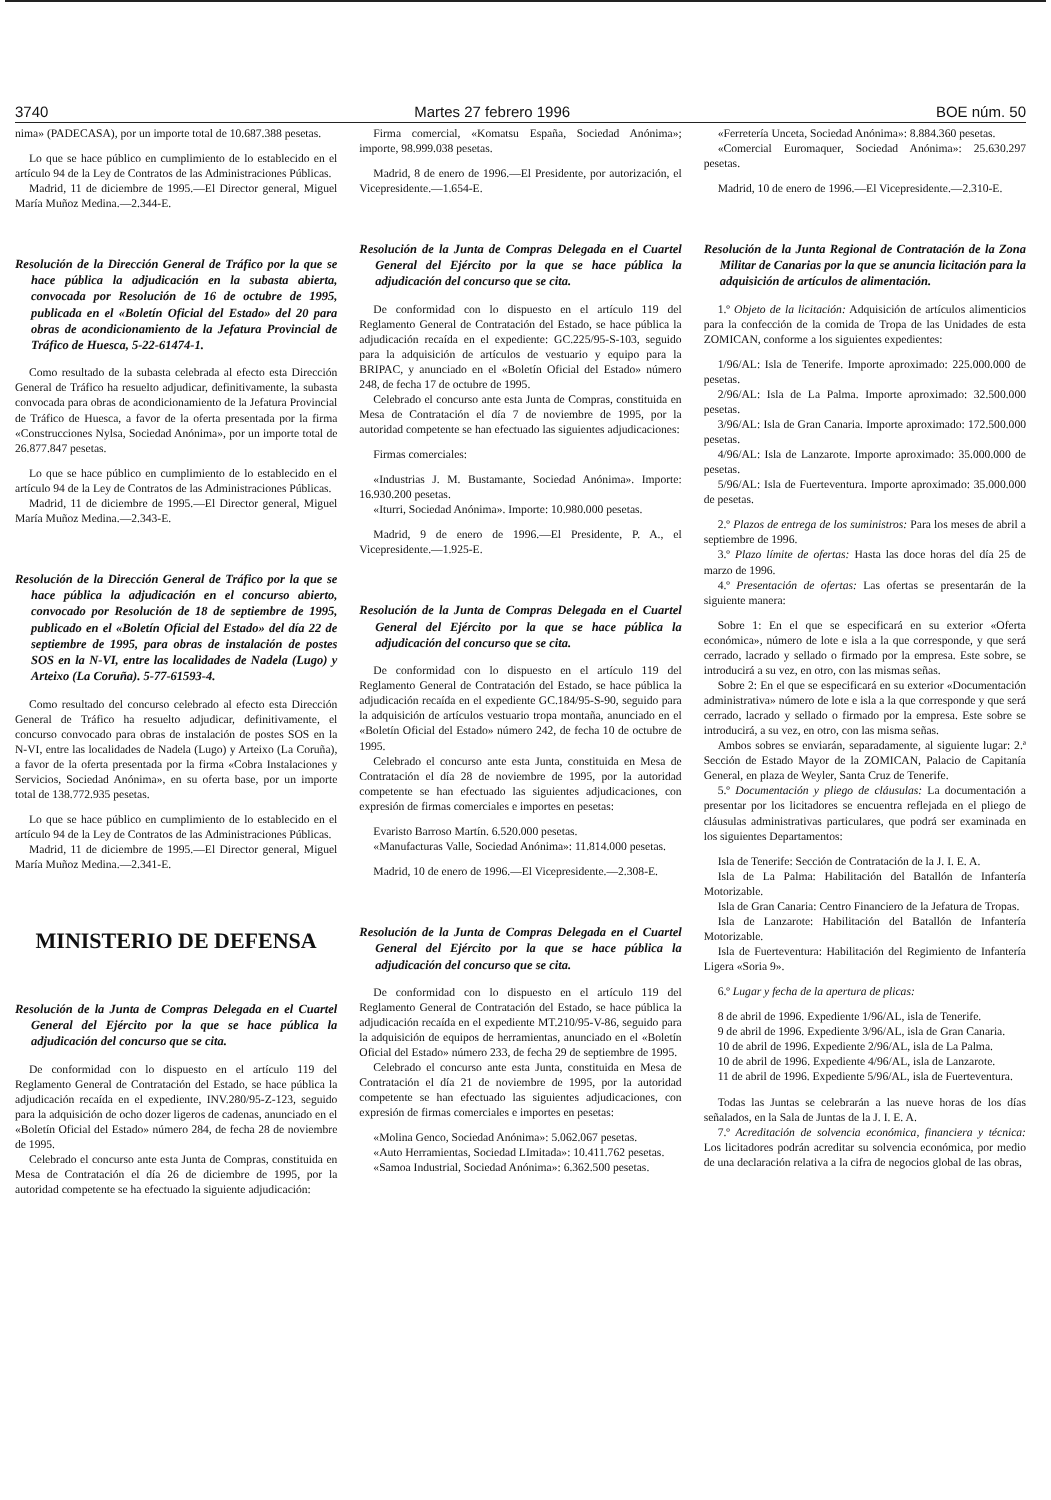3740 Martes 27 febrero 1996 BOE núm. 50
nima» (PADECASA), por un importe total de 10.687.388 pesetas.
Lo que se hace público en cumplimiento de lo establecido en el artículo 94 de la Ley de Contratos de las Administraciones Públicas.
Madrid, 11 de diciembre de 1995.—El Director general, Miguel María Muñoz Medina.—2.344-E.
Resolución de la Dirección General de Tráfico por la que se hace pública la adjudicación en la subasta abierta, convocada por Resolución de 16 de octubre de 1995, publicada en el «Boletín Oficial del Estado» del 20 para obras de acondicionamiento de la Jefatura Provincial de Tráfico de Huesca, 5-22-61474-1.
Como resultado de la subasta celebrada al efecto esta Dirección General de Tráfico ha resuelto adjudicar, definitivamente, la subasta convocada para obras de acondicionamiento de la Jefatura Provincial de Tráfico de Huesca, a favor de la oferta presentada por la firma «Construcciones Nylsa, Sociedad Anónima», por un importe total de 26.877.847 pesetas.
Lo que se hace público en cumplimiento de lo establecido en el artículo 94 de la Ley de Contratos de las Administraciones Públicas.
Madrid, 11 de diciembre de 1995.—El Director general, Miguel María Muñoz Medina.—2.343-E.
Resolución de la Dirección General de Tráfico por la que se hace pública la adjudicación en el concurso abierto, convocado por Resolución de 18 de septiembre de 1995, publicado en el «Boletín Oficial del Estado» del día 22 de septiembre de 1995, para obras de instalación de postes SOS en la N-VI, entre las localidades de Nadela (Lugo) y Arteixo (La Coruña). 5-77-61593-4.
Como resultado del concurso celebrado al efecto esta Dirección General de Tráfico ha resuelto adjudicar, definitivamente, el concurso convocado para obras de instalación de postes SOS en la N-VI, entre las localidades de Nadela (Lugo) y Arteixo (La Coruña), a favor de la oferta presentada por la firma «Cobra Instalaciones y Servicios, Sociedad Anónima», en su oferta base, por un importe total de 138.772.935 pesetas.
Lo que se hace público en cumplimiento de lo establecido en el artículo 94 de la Ley de Contratos de las Administraciones Públicas.
Madrid, 11 de diciembre de 1995.—El Director general, Miguel María Muñoz Medina.—2.341-E.
MINISTERIO DE DEFENSA
Resolución de la Junta de Compras Delegada en el Cuartel General del Ejército por la que se hace pública la adjudicación del concurso que se cita.
De conformidad con lo dispuesto en el artículo 119 del Reglamento General de Contratación del Estado, se hace pública la adjudicación recaída en el expediente, INV.280/95-Z-123, seguido para la adquisición de ocho dozer ligeros de cadenas, anunciado en el «Boletín Oficial del Estado» número 284, de fecha 28 de noviembre de 1995.
Celebrado el concurso ante esta Junta de Compras, constituida en Mesa de Contratación el día 26 de diciembre de 1995, por la autoridad competente se ha efectuado la siguiente adjudicación:
Firma comercial, «Komatsu España, Sociedad Anónima»; importe, 98.999.038 pesetas.
Madrid, 8 de enero de 1996.—El Presidente, por autorización, el Vicepresidente.—1.654-E.
Resolución de la Junta de Compras Delegada en el Cuartel General del Ejército por la que se hace pública la adjudicación del concurso que se cita.
De conformidad con lo dispuesto en el artículo 119 del Reglamento General de Contratación del Estado, se hace pública la adjudicación recaída en el expediente: GC.225/95-S-103, seguido para la adquisición de artículos de vestuario y equipo para la BRIPAC, y anunciado en el «Boletín Oficial del Estado» número 248, de fecha 17 de octubre de 1995.
Celebrado el concurso ante esta Junta de Compras, constituida en Mesa de Contratación el día 7 de noviembre de 1995, por la autoridad competente se han efectuado las siguientes adjudicaciones:
Firmas comerciales:
«Industrias J. M. Bustamante, Sociedad Anónima». Importe: 16.930.200 pesetas.
«Iturri, Sociedad Anónima». Importe: 10.980.000 pesetas.
Madrid, 9 de enero de 1996.—El Presidente, P. A., el Vicepresidente.—1.925-E.
Resolución de la Junta de Compras Delegada en el Cuartel General del Ejército por la que se hace pública la adjudicación del concurso que se cita.
De conformidad con lo dispuesto en el artículo 119 del Reglamento General de Contratación del Estado, se hace pública la adjudicación recaída en el expediente GC.184/95-S-90, seguido para la adquisición de artículos vestuario tropa montaña, anunciado en el «Boletín Oficial del Estado» número 242, de fecha 10 de octubre de 1995.
Celebrado el concurso ante esta Junta, constituida en Mesa de Contratación el día 28 de noviembre de 1995, por la autoridad competente se han efectuado las siguientes adjudicaciones, con expresión de firmas comerciales e importes en pesetas:
Evaristo Barroso Martín. 6.520.000 pesetas.
«Manufacturas Valle, Sociedad Anónima»: 11.814.000 pesetas.
Madrid, 10 de enero de 1996.—El Vicepresidente.—2.308-E.
Resolución de la Junta de Compras Delegada en el Cuartel General del Ejército por la que se hace pública la adjudicación del concurso que se cita.
De conformidad con lo dispuesto en el artículo 119 del Reglamento General de Contratación del Estado, se hace pública la adjudicación recaída en el expediente MT.210/95-V-86, seguido para la adquisición de equipos de herramientas, anunciado en el «Boletín Oficial del Estado» número 233, de fecha 29 de septiembre de 1995.
Celebrado el concurso ante esta Junta, constituida en Mesa de Contratación el día 21 de noviembre de 1995, por la autoridad competente se han efectuado las siguientes adjudicaciones, con expresión de firmas comerciales e importes en pesetas:
«Molina Genco, Sociedad Anónima»: 5.062.067 pesetas.
«Auto Herramientas, Sociedad LImitada»: 10.411.762 pesetas.
«Samoa Industrial, Sociedad Anónima»: 6.362.500 pesetas.
«Ferretería Unceta, Sociedad Anónima»: 8.884.360 pesetas.
«Comercial Euromaquer, Sociedad Anónima»: 25.630.297 pesetas.
Madrid, 10 de enero de 1996.—El Vicepresidente.—2.310-E.
Resolución de la Junta Regional de Contratación de la Zona Militar de Canarias por la que se anuncia licitación para la adquisición de artículos de alimentación.
1.º Objeto de la licitación: Adquisición de artículos alimenticios para la confección de la comida de Tropa de las Unidades de esta ZOMICAN, conforme a los siguientes expedientes:
1/96/AL: Isla de Tenerife. Importe aproximado: 225.000.000 de pesetas.
2/96/AL: Isla de La Palma. Importe aproximado: 32.500.000 pesetas.
3/96/AL: Isla de Gran Canaria. Importe aproximado: 172.500.000 pesetas.
4/96/AL: Isla de Lanzarote. Importe aproximado: 35.000.000 de pesetas.
5/96/AL: Isla de Fuerteventura. Importe aproximado: 35.000.000 de pesetas.
2.º Plazos de entrega de los suministros: Para los meses de abril a septiembre de 1996.
3.º Plazo límite de ofertas: Hasta las doce horas del día 25 de marzo de 1996.
4.º Presentación de ofertas: Las ofertas se presentarán de la siguiente manera:
Sobre 1: En el que se especificará en su exterior «Oferta económica», número de lote e isla a la que corresponde, y que será cerrado, lacrado y sellado o firmado por la empresa. Este sobre, se introducirá a su vez, en otro, con las mismas señas.
Sobre 2: En el que se especificará en su exterior «Documentación administrativa» número de lote e isla a la que corresponde y que será cerrado, lacrado y sellado o firmado por la empresa. Este sobre se introducirá, a su vez, en otro, con las misma señas.
Ambos sobres se enviarán, separadamente, al siguiente lugar: 2.ª Sección de Estado Mayor de la ZOMICAN, Palacio de Capitanía General, en plaza de Weyler, Santa Cruz de Tenerife.
5.º Documentación y pliego de cláusulas: La documentación a presentar por los licitadores se encuentra reflejada en el pliego de cláusulas administrativas particulares, que podrá ser examinada en los siguientes Departamentos:
Isla de Tenerife: Sección de Contratación de la J. I. E. A.
Isla de La Palma: Habilitación del Batallón de Infantería Motorizable.
Isla de Gran Canaria: Centro Financiero de la Jefatura de Tropas.
Isla de Lanzarote: Habilitación del Batallón de Infantería Motorizable.
Isla de Fuerteventura: Habilitación del Regimiento de Infantería Ligera «Soria 9».
6.º Lugar y fecha de la apertura de plicas:
8 de abril de 1996. Expediente 1/96/AL, isla de Tenerife.
9 de abril de 1996. Expediente 3/96/AL, isla de Gran Canaria.
10 de abril de 1996. Expediente 2/96/AL, isla de La Palma.
10 de abril de 1996. Expediente 4/96/AL, isla de Lanzarote.
11 de abril de 1996. Expediente 5/96/AL, isla de Fuerteventura.
Todas las Juntas se celebrarán a las nueve horas de los días señalados, en la Sala de Juntas de la J. I. E. A.
7.º Acreditación de solvencia económica, financiera y técnica: Los licitadores podrán acreditar su solvencia económica, por medio de una declaración relativa a la cifra de negocios global de las obras,